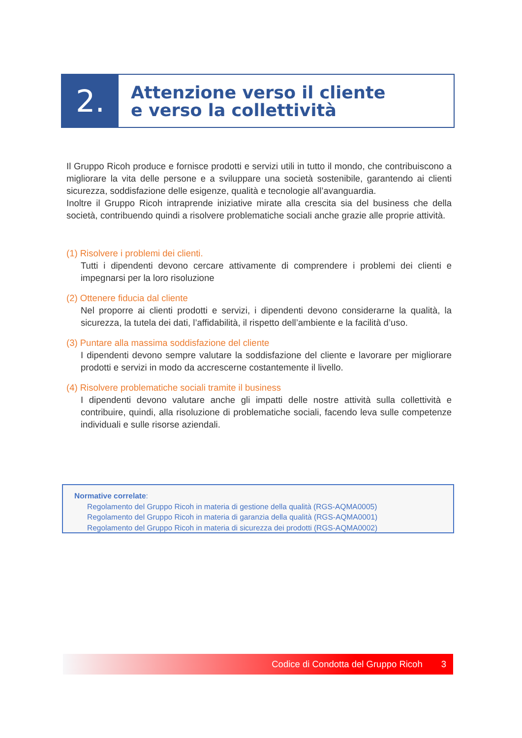2.
Attenzione verso il cliente
e verso la collettività
Il Gruppo Ricoh produce e fornisce prodotti e servizi utili in tutto il mondo, che contribuiscono a migliorare la vita delle persone e a sviluppare una società sostenibile, garantendo ai clienti sicurezza, soddisfazione delle esigenze, qualità e tecnologie all’avanguardia.
Inoltre il Gruppo Ricoh intraprende iniziative mirate alla crescita sia del business che della società, contribuendo quindi a risolvere problematiche sociali anche grazie alle proprie attività.
(1) Risolvere i problemi dei clienti.
Tutti i dipendenti devono cercare attivamente di comprendere i problemi dei clienti e impegnarsi per la loro risoluzione
(2) Ottenere fiducia dal cliente
Nel proporre ai clienti prodotti e servizi, i dipendenti devono considerarne la qualità, la sicurezza, la tutela dei dati, l’affidabilità, il rispetto dell’ambiente e la facilità d’uso.
(3) Puntare alla massima soddisfazione del cliente
I dipendenti devono sempre valutare la soddisfazione del cliente e lavorare per migliorare prodotti e servizi in modo da accrescerne costantemente il livello.
(4) Risolvere problematiche sociali tramite il business
I dipendenti devono valutare anche gli impatti delle nostre attività sulla collettività e contribuire, quindi, alla risoluzione di problematiche sociali, facendo leva sulle competenze individuali e sulle risorse aziendali.
Normative correlate:
Regolamento del Gruppo Ricoh in materia di gestione della qualità (RGS-AQMA0005)
Regolamento del Gruppo Ricoh in materia di garanzia della qualità (RGS-AQMA0001)
Regolamento del Gruppo Ricoh in materia di sicurezza dei prodotti (RGS-AQMA0002)
Codice di Condotta del Gruppo Ricoh 3